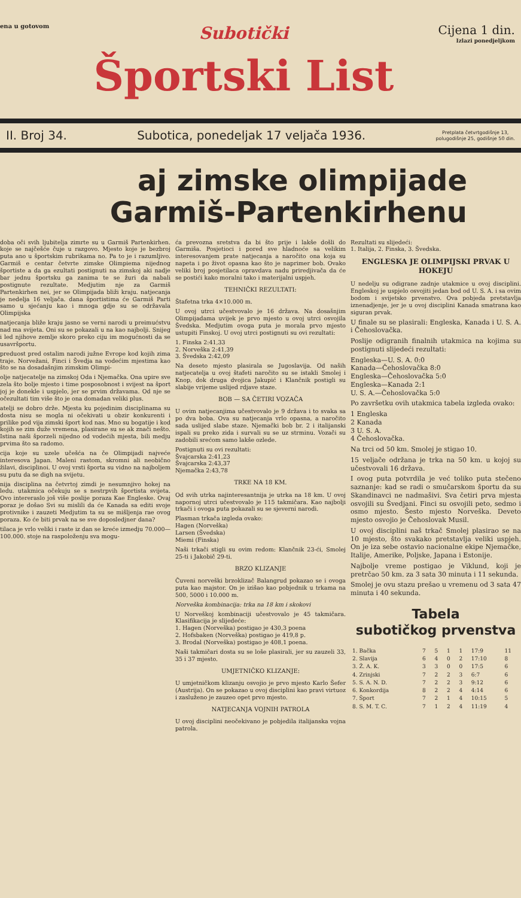ena u gotovom
Subotički
Športski List
Cijena 1 din.
Izlazi ponedjeljkom
II. Broj 34. Subotica, ponedeljak 17 veljača 1936. Pretplata četvrtgodišnje 13,
polugodišnje 25, godišnje 50 din.
aj zimske olimpijade
Garmiš-Partenkirhenu
doba oči svih ljubitelja zimrte su u Garmiš Partenkirhen. koje se najčešće čuje u razgovo. Mjesto koje je bezbroj puta ano u športskim rubrikama no. Pa to je i razumljivo. Garmiš e centar četvrte zimske Olimpiema nijednog športiste a da ga ezultati postignuti na zimskoj aki nadje bar jednu športsku ga zanima te se žuri da nabali postignute rezultate. Medjutim nje za Garmiš Partenkirhen nei, jer se Olimpijada bliži kraju. natjecanja je nedelja 16 veljača. dana športistima će Garmiš Parti samo u sjećanju kao i mnoga gdje su se održavala Olimpijska
natjecanja bliže kraju jasno se verni narodi u preimućstvu nad ma svijeta. Oni su se pokazali u na kao najbolji. Snijeg i led njihove zemlje skoro preko ciju im mogućnosti da se usavršportu.
preduost pred ostalim narodi južne Evrope kod kojih zima traje. Norvežani, Finci i Švedja na vodećim mjestima kao što se na dosadašnjim zimskim Olimpi-
olje natjecatelje na zimskoj Oda i Njemačka. Ona upire sve zela što bolje mjesto i time posposobnost i svijest na šport joj je donekle i uspjelo, jer se prvim državama. Od nje se očezultati tim više što je ona domadan veliki plus.
atelji se dobro drže. Mjesta ku pojedinim disciplinama su dosta nisu se mogla ni očekivati u obzir konkurenti i prilike pod vija zimski šport kod nas. Mno su bogatije i kod kojih se zim duže vremena, plasirane su se ak znači nešto. Istina naši šporzeli nijedno od vodećih mjesta, bili medju prvima što sa radomo.
cija koje su uzele učešća na če Olimpijadi najveće interesova Japan. Maleni rastom, skromni ali neobično žilavi, disciplinoi. U ovoj vrsti športa su vidno na najboljem su putu da se digh na svijetu.
nija disciplina na četvrtoj zimdi je nesumnjivo hokej na ledu. utakmica očekuju se s nestrpvih športista svijeta. Ovo intereraslo još više poslije poraza Kae Engleske. Ovaj poraz je došao Svi su mislili da će Kanada sa editi svoje protivnike i zauzeti Medjutim ta su se mišljenja rae ovog poraza. Ko će biti prvak na se sve doposledjnег dana?
tilaca je vrlo veliki i raste iz dan se kreće izmedju 70.000—100.000. stoje na raspoloženju sva mogu-
ća prevozna sretstva da bi što prije i lakše došli do Garmiša. Posjetioci i pored sve hladnoće sa velikim interesovanjem prate natjecanja a naročito ona koja su napeta i po život opasna kao što je naprimer bob. Ovako veliki broj posjetilaca opravdava nadu priredjivača da će se postići kako moralni tako i materijalni uspjeh.
TEHNIČKI REZULTATI:
Štafetna trka 4×10.000 m.
U ovoj utrci učestvovalo je 16 država. Na dosašnjim Olimpijadama uvijek je prvo mjesto u ovoj utrci osvojila Švedska. Medjutim ovoga puta je morala prvo mjesto ustupiti Finskoj. U ovoj utrci postignuti su ovi rezultati:
1. Finska 2:41,33
2. Norveška 2:41,39
3. Švedska 2:42,09
Na deseto mjesto plasirala se Jugoslavija. Od naših natjecatelja u ovoj štafeti naročito su se istakli Smolej i Knop, dok druga dvojica Jakupić i Klančnik postigli su slabije vrijeme uslijed rdjave staze.
BOB — SA ČETIRI VOZAČA
U ovim natjecanjima učestvovalo je 9 država i to svaka sa po dva boba. Ova su natjecanja vrlo opasna, a naročito sada uslijed slabe staze. Njemački bob br. 2 i italijanski ispali su preko zida i survali su se uz strminu. Vozači su zadobili srećom samo lakše ozlede.
Postignuti su ovi rezultati:
Švajcarska 2:41,23
Švajcarska 2:43,37
Njemačka 2:43,78
TRKE NA 18 KM.
Od svih utrka najinteresantnija je utrka na 18 km. U ovoj napornoj utrci učestvovalo je 115 takmičara. Kao najbolji trkači i ovoga puta pokazali su se sjeverni narodi.
Plasman trkača izgleda ovako:
Hagen (Norveška)
Larsen (Švedska)
Miemi (Finska)
Naši trkači stigli su ovim redom: Klančnik 23-ći, Smolej 25-ti i Jakobič 29-ti.
BRZO KLIZANJE
Čuveni norveški brzoklizač Balangrud pokazao se i ovoga puta kao majstor. On je izišao kao pobjednik u trkama na 500, 5000 i 10.000 m.
Norveška kombinacija: trka na 18 km i skokovi
U Norveškoj kombinaciji učestvovalo je 45 takmičara. Klasifikacija je slijedeće:
1. Hagen (Norveška) postigao je 430,3 poena
2. Hofsbaken (Norveška) postigao je 419,8 p.
3. Brodal (Norveška) postigao je 408,1 poena.
Naši takmičari dosta su se loše plasirali, jer su zauzeli 33, 35 i 37 mjesto.
UMJETNIČKO KLIZANJE:
U umjetničkom klizanju osvojio je prvo mjesto Karlo Šefer (Austrija). On se pokazao u ovoj disciplini kao pravi virtuoz i zasluženo je zauzeo opet prvo mjesto.
NATJECANJA VOJNIH PATROLA
U ovoj disciplini neočekivano je pobjedila italijanska vojna patrola.
Rezultati su slijedeći:
1. Italija, 2. Finska, 3. Švedska.
ENGLESKA JE OLIMPIJSKI PRVAK U HOKEJU
U nedelju su odigrane zadnje utakmice u ovoj disciplini. Engleskoj je uspjelo osvojiti jedan bod od U. S. A. i sa ovim bodom i svijetsko prvenstvo. Ova pobjeda pretstavlja iznenadjenje, jer je u ovoj disciplini Kanada smatrana kao siguran prvak.
U finale su se plasirali: Engleska, Kanada i U. S. A. i Čehoslovačka.
Poslije odigranih finalnih utakmica na kojima su postignuti slijedeći rezultati:
Engleska—U. S. A. 0:0
Kanada—Čehoslovačka 8:0
Engleska—Čehoslovačka 5:0
Engleska—Kanada 2:1
U. S. A.—Čehoslovačka 5:0
Po završetku ovih utakmica tabela izgleda ovako:
1 Engleska
2 Kanada
3 U. S. A.
4 Čehoslovačka.
Na trci od 50 km. Smolej je stigao 10.
15 veljače održana je trka na 50 km. u kojoj su učestvovali 16 država.
I ovog puta potvrdila je već toliko puta stečeno saznanje: kad se radi o smučarskom športu da su Skandinavci ne nadmašivi. Sva četiri prva mjesta osvojili su Švedjani. Finci su osvojili peto, sedmo i osmo mjesto. Šesto mjesto Norveška. Deveto mjesto osvojio je Čehoslovak Musil.
U ovoj disciplini naš trkač Smolej plasirao se na 10 mjesto, što svakako pretstavlja veliki uspjeh. On je iza sebe ostavio nacionalne ekipe Njemačke, Italije, Amerike, Poljske, Japana i Estonije.
Najbolje vreme postigao je Viklund, koji je pretrčao 50 km. za 3 sata 30 minuta i 11 sekunda.
Smolej je ovu stazu prešao u vremenu od 3 sata 47 minuta i 40 sekunda.
Tabela
subotičkog prvenstva
| 1. Bačka | 7 | 5 | 1 | 1 | 17:9 | 11 |
| 2. Slavija | 6 | 4 | 0 | 2 | 17:10 | 8 |
| 3. Ž. A. K. | 3 | 3 | 0 | 0 | 17:5 | 6 |
| 4. Zrinjski | 7 | 2 | 2 | 3 | 6:7 | 6 |
| 5. S. A. N. D. | 7 | 2 | 2 | 3 | 9:12 | 6 |
| 6. Konkordija | 8 | 2 | 2 | 4 | 4:14 | 6 |
| 7. Šport | 7 | 2 | 1 | 4 | 10:15 | 5 |
| 8. S. M. T. C. | 7 | 1 | 2 | 4 | 11:19 | 4 |